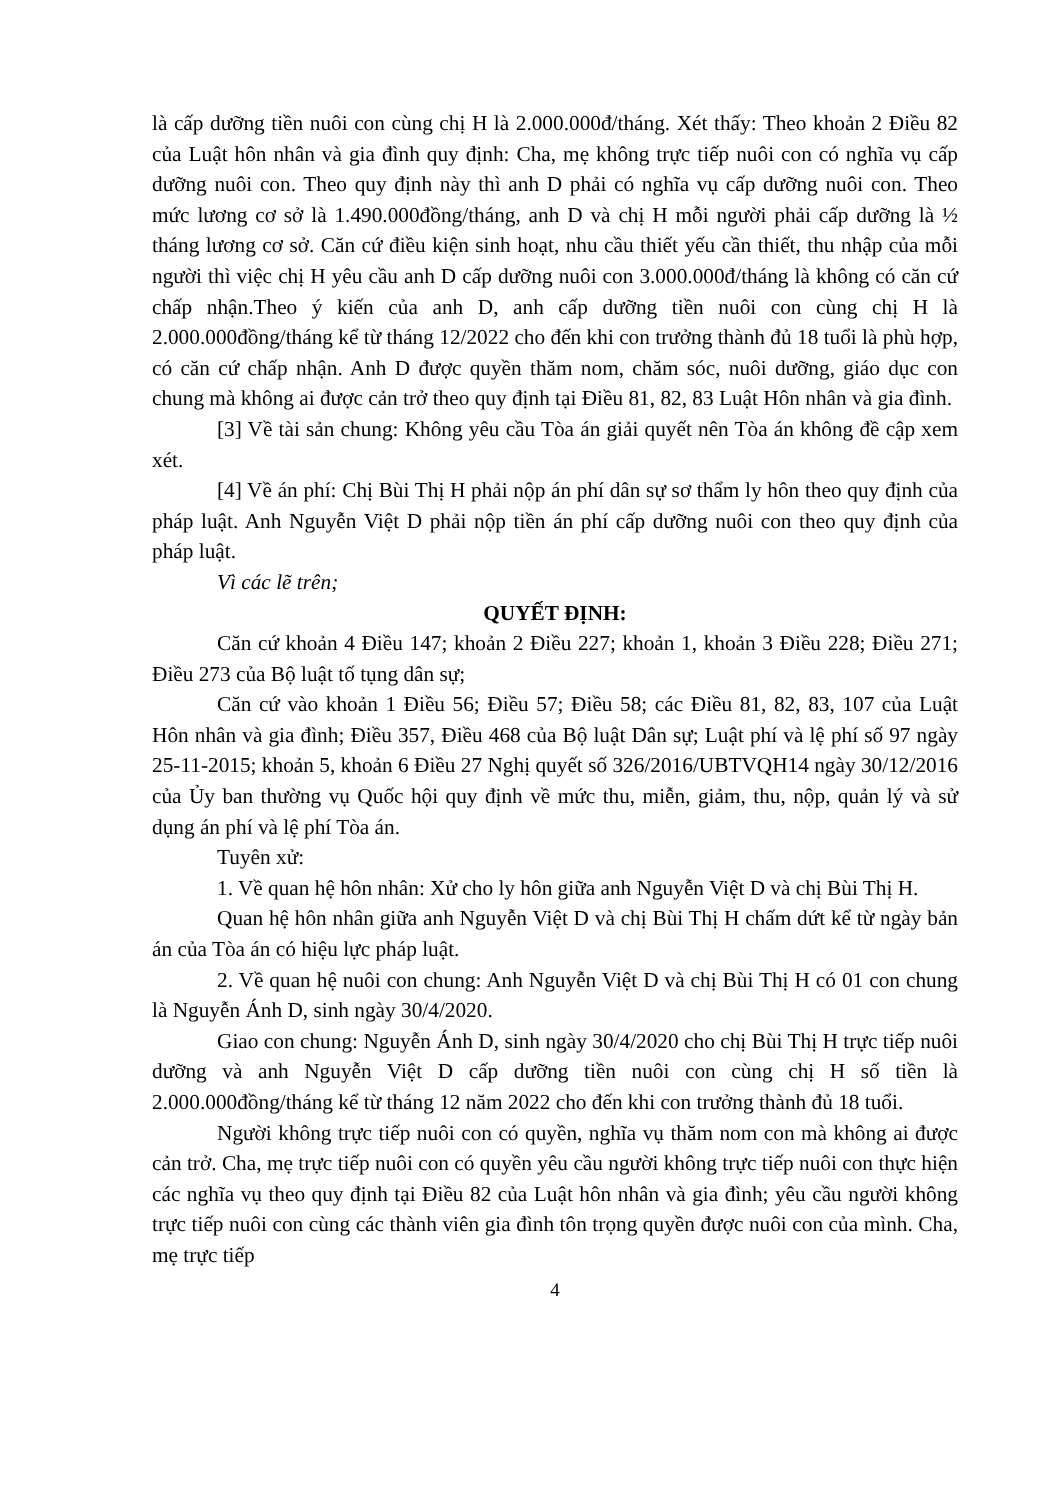là cấp dưỡng tiền nuôi con cùng chị H là 2.000.000đ/tháng. Xét thấy: Theo khoản 2 Điều 82 của Luật hôn nhân và gia đình quy định: Cha, mẹ không trực tiếp nuôi con có nghĩa vụ cấp dưỡng nuôi con. Theo quy định này thì anh D phải có nghĩa vụ cấp dưỡng nuôi con. Theo mức lương cơ sở là 1.490.000đồng/tháng, anh D và chị H mỗi người phải cấp dưỡng là ½ tháng lương cơ sở. Căn cứ điều kiện sinh hoạt, nhu cầu thiết yếu cần thiết, thu nhập của mỗi người thì việc chị H yêu cầu anh D cấp dưỡng nuôi con 3.000.000đ/tháng là không có căn cứ chấp nhận.Theo ý kiến của anh D, anh cấp dưỡng tiền nuôi con cùng chị H là 2.000.000đồng/tháng kể từ tháng 12/2022 cho đến khi con trưởng thành đủ 18 tuổi là phù hợp, có căn cứ chấp nhận. Anh D được quyền thăm nom, chăm sóc, nuôi dưỡng, giáo dục con chung mà không ai được cản trở theo quy định tại Điều 81, 82, 83 Luật Hôn nhân và gia đình.
[3] Về tài sản chung: Không yêu cầu Tòa án giải quyết nên Tòa án không đề cập xem xét.
[4] Về án phí: Chị Bùi Thị H phải nộp án phí dân sự sơ thẩm ly hôn theo quy định của pháp luật. Anh Nguyễn Việt D phải nộp tiền án phí cấp dưỡng nuôi con theo quy định của pháp luật.
Vì các lẽ trên;
QUYẾT ĐỊNH:
Căn cứ khoản 4 Điều 147; khoản 2 Điều 227; khoản 1, khoản 3 Điều 228; Điều 271; Điều 273 của Bộ luật tố tụng dân sự;
Căn cứ vào khoản 1 Điều 56; Điều 57; Điều 58; các Điều 81, 82, 83, 107 của Luật Hôn nhân và gia đình; Điều 357, Điều 468 của Bộ luật Dân sự; Luật phí và lệ phí số 97 ngày 25-11-2015; khoản 5, khoản 6 Điều 27 Nghị quyết số 326/2016/UBTVQH14 ngày 30/12/2016 của Ủy ban thường vụ Quốc hội quy định về mức thu, miễn, giảm, thu, nộp, quản lý và sử dụng án phí và lệ phí Tòa án.
Tuyên xử:
1. Về quan hệ hôn nhân: Xử cho ly hôn giữa anh Nguyễn Việt D và chị Bùi Thị H.
Quan hệ hôn nhân giữa anh Nguyễn Việt D và chị Bùi Thị H chấm dứt kể từ ngày bản án của Tòa án có hiệu lực pháp luật.
2. Về quan hệ nuôi con chung: Anh Nguyễn Việt D và chị Bùi Thị H có 01 con chung là Nguyễn Ánh D, sinh ngày 30/4/2020.
Giao con chung: Nguyễn Ánh D, sinh ngày 30/4/2020 cho chị Bùi Thị H trực tiếp nuôi dưỡng và anh Nguyễn Việt D cấp dưỡng tiền nuôi con cùng chị H số tiền là 2.000.000đồng/tháng kể từ tháng 12 năm 2022 cho đến khi con trưởng thành đủ 18 tuổi.
Người không trực tiếp nuôi con có quyền, nghĩa vụ thăm nom con mà không ai được cản trở. Cha, mẹ trực tiếp nuôi con có quyền yêu cầu người không trực tiếp nuôi con thực hiện các nghĩa vụ theo quy định tại Điều 82 của Luật hôn nhân và gia đình; yêu cầu người không trực tiếp nuôi con cùng các thành viên gia đình tôn trọng quyền được nuôi con của mình. Cha, mẹ trực tiếp
4